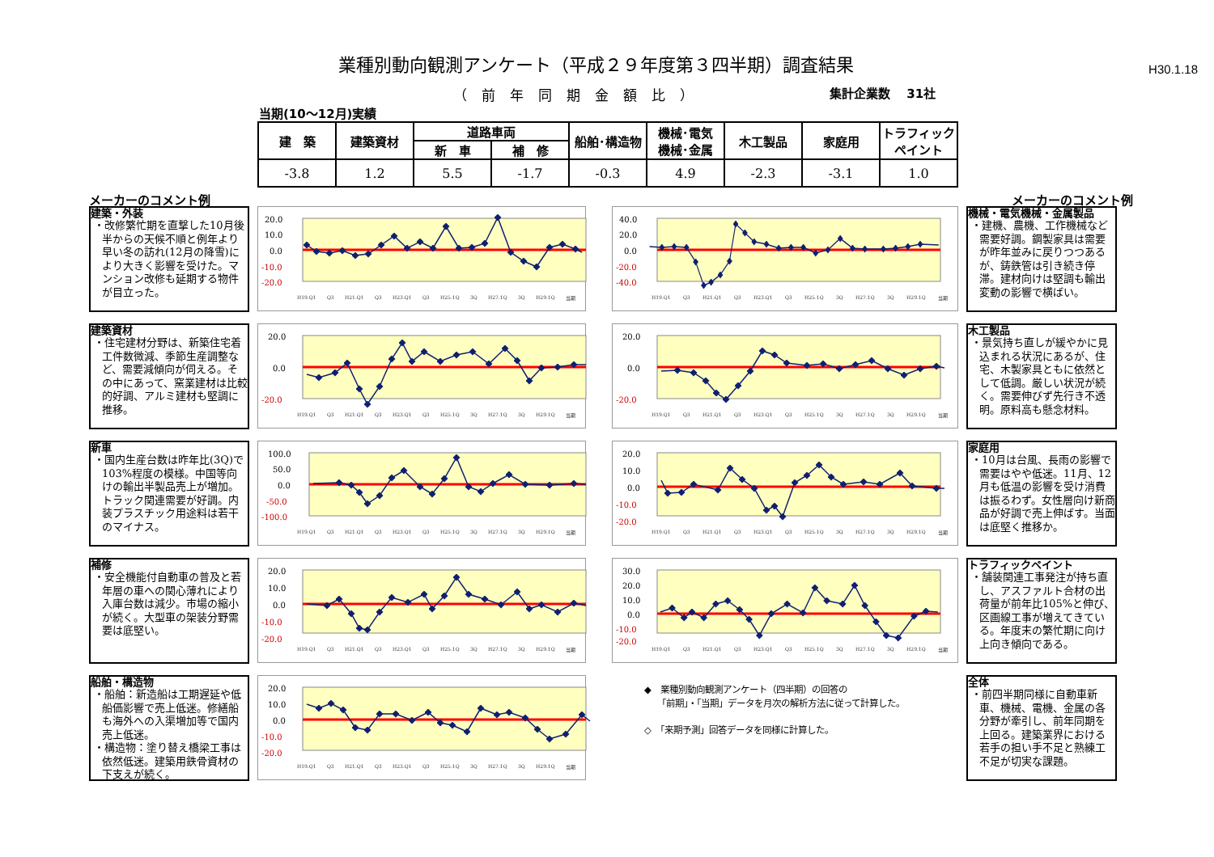業種別動向観測アンケート（平成２９年度第３四半期）調査結果
H30.1.18
（前年同期金額比） 集計企業数　 31社
当期(10～12月)実績
| 建 築 | 建築資材 | 道路車両 | | 船舶･構造物 | 機械･電気 機械･金属 | 木工製品 | 家庭用 | トラフィック ペイント |
| --- | --- | --- | --- | --- | --- | --- | --- | --- |
| | | 新 車 | 補 修 | | | | | |
| -3.8 | 1.2 | 5.5 | -1.7 | -0.3 | 4.9 | -2.3 | -3.1 | 1.0 |
メーカーのコメント例 メーカーのコメント例
建築・外装
・改修繁忙期を直撃した10月後半からの天候不順と例年より早い冬の訪れ(12月の降雪)により大きく影響を受けた。マンション改修も延期する物件が目立った。
20.0
10.0
0.0
-10.0
-20.0
H19.Q1 Q3 H21.Q1 Q3 H23.Q1 Q3 H25.1Q 3Q H27.1Q 3Q H29.1Q 当期
40.0
20.0
0.0
-20.0
-40.0
H19.Q1 Q3 H21.Q1 Q3 H23.Q1 Q3 H25.1Q 3Q H27.1Q 3Q H29.1Q 当期
機械・電気機械・金属製品
・建機、農機、工作機械など需要好調。鋼製家具は需要が昨年並みに戻りつつあるが、鋳鉄管は引き続き停滞。建材向けは堅調も輸出変動の影響で横ばい。
建築資材
・住宅建材分野は、新築住宅着工件数微減、季節生産調整など、需要減傾向が伺える。その中にあって、窯業建材は比較的好調、アルミ建材も堅調に推移。
20.0
0.0
-20.0
H19.Q1 Q3 H21.Q1 Q3 H23.Q1 Q3 H25.1Q 3Q H27.1Q 3Q H29.1Q 当期
20.0
0.0
-20.0
H19.Q1 Q3 H21.Q1 Q3 H23.Q1 Q3 H25.1Q 3Q H27.1Q 3Q H29.1Q 当期
木工製品
・景気持ち直しが緩やかに見込まれる状況にあるが、住宅、木製家具ともに依然として低調。厳しい状況が続く。需要伸びず先行き不透明。原料高も懸念材料。
新車
・国内生産台数は昨年比(3Q)で103%程度の模様。中国等向けの輸出半製品売上が増加。トラック関連需要が好調。内装プラスチック用途料は若干のマイナス。
100.0
50.0
0.0
-50.0
-100.0
H19.Q1 Q3 H21.Q1 Q3 H23.Q1 Q3 H25.1Q 3Q H27.1Q 3Q H29.1Q 当期
20.0
10.0
0.0
-10.0
-20.0
H19.Q1 Q3 H21.Q1 Q3 H23.Q1 Q3 H25.1Q 3Q H27.1Q 3Q H29.1Q 当期
家庭用
・10月は台風、長雨の影響で需要はやや低迷。11月、12月も低温の影響を受け消費は振るわず。女性層向け新商品が好調で売上伸ばす。当面は底堅く推移か。
補修
・安全機能付自動車の普及と若年層の車への関心薄れにより入庫台数は減少。市場の縮小が続く。大型車の架装分野需要は底堅い。
20.0
10.0
0.0
-10.0
-20.0
H19.Q1 Q3 H21.Q1 Q3 H23.Q1 Q3 H25.1Q 3Q H27.1Q 3Q H29.1Q 当期
30.0
20.0
10.0
0.0
-10.0
-20.0
H19.Q1 Q3 H21.Q1 Q3 H23.Q1 Q3 H25.1Q 3Q H27.1Q 3Q H29.1Q 当期
トラフィックペイント
・舗装関連工事発注が持ち直し、アスファルト合材の出荷量が前年比105%と伸び、区画線工事が増えてきている。年度末の繁忙期に向け上向き傾向である。
船舶・構造物
・船舶：新造船は工期遅延や低船価影響で売上低迷。修繕船も海外への入渠増加等で国内売上低迷。
・構造物：塗り替え橋梁工事は依然低迷。建築用鉄骨資材の下支えが続く。
20.0
10.0
0.0
-10.0
-20.0
H19.Q1 Q3 H21.Q1 Q3 H23.Q1 Q3 H25.1Q 3Q H27.1Q 3Q H29.1Q 当期
◆　業種別動向観測アンケート（四半期）の回答の
　　「前期」・「当期」データを月次の解析方法に従って計算した。
◇　「来期予測」回答データを同様に計算した。
全体
・前四半期同様に自動車新車、機械、電機、金属の各分野が牽引し、前年同期を上回る。建築業界における若手の担い手不足と熟練工不足が切実な課題。